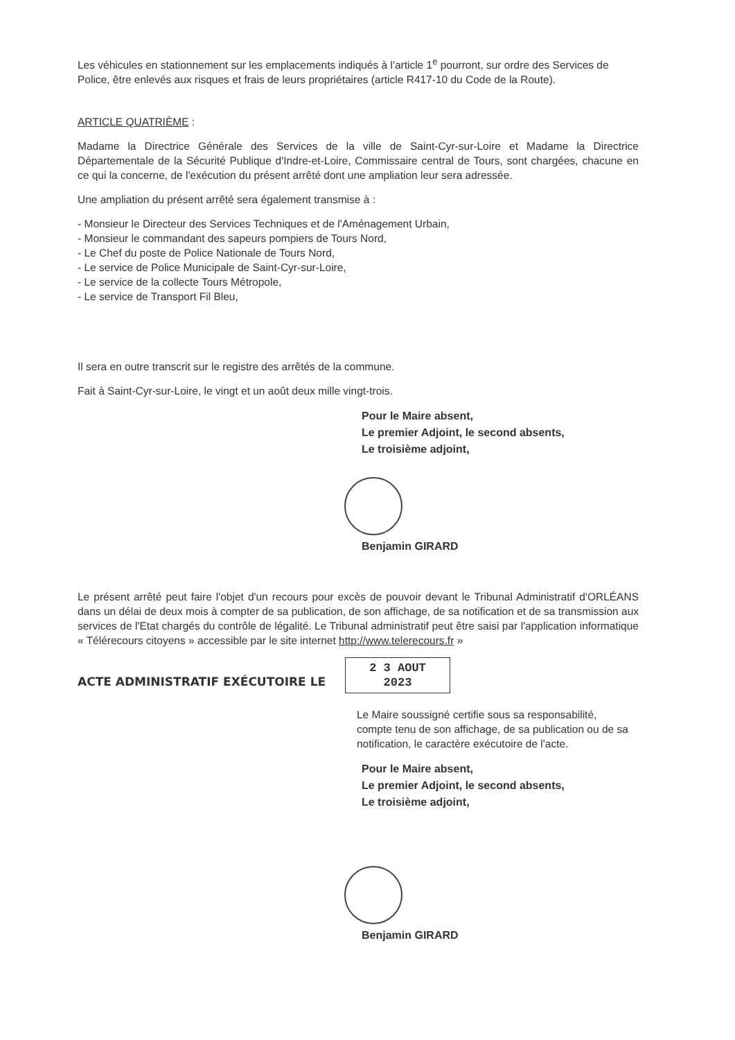Les véhicules en stationnement sur les emplacements indiqués à l'article 1<sup>e</sup> pourront, sur ordre des Services de Police, être enlevés aux risques et frais de leurs propriétaires (article R417-10 du Code de la Route).
ARTICLE QUATRIÈME :
Madame la Directrice Générale des Services de la ville de Saint-Cyr-sur-Loire et Madame la Directrice Départementale de la Sécurité Publique d'Indre-et-Loire, Commissaire central de Tours, sont chargées, chacune en ce qui la concerne, de l'exécution du présent arrêté dont une ampliation leur sera adressée.
Une ampliation du présent arrêté sera également transmise à :
- Monsieur le Directeur des Services Techniques et de l'Aménagement Urbain,
- Monsieur le commandant des sapeurs pompiers de Tours Nord,
- Le Chef du poste de Police Nationale de Tours Nord,
- Le service de Police Municipale de Saint-Cyr-sur-Loire,
- Le service de la collecte Tours Métropole,
- Le service de Transport Fil Bleu,
Il sera en outre transcrit sur le registre des arrêtés de la commune.
Fait à Saint-Cyr-sur-Loire, le vingt et un août deux mille vingt-trois.
Pour le Maire absent,
Le premier Adjoint, le second absents,
Le troisième adjoint,
Benjamin GIRARD
Le présent arrêté peut faire l'objet d'un recours pour excès de pouvoir devant le Tribunal Administratif d'ORLÉANS dans un délai de deux mois à compter de sa publication, de son affichage, de sa notification et de sa transmission aux services de l'Etat chargés du contrôle de légalité. Le Tribunal administratif peut être saisi par l'application informatique « Télérecours citoyens » accessible par le site internet http://www.telerecours.fr »
ACTE ADMINISTRATIF EXÉCUTOIRE LE 2 3 AOUT 2023
Le Maire soussigné certifie sous sa responsabilité, compte tenu de son affichage, de sa publication ou de sa notification, le caractère exécutoire de l'acte.
Pour le Maire absent,
Le premier Adjoint, le second absents,
Le troisième adjoint,
Benjamin GIRARD